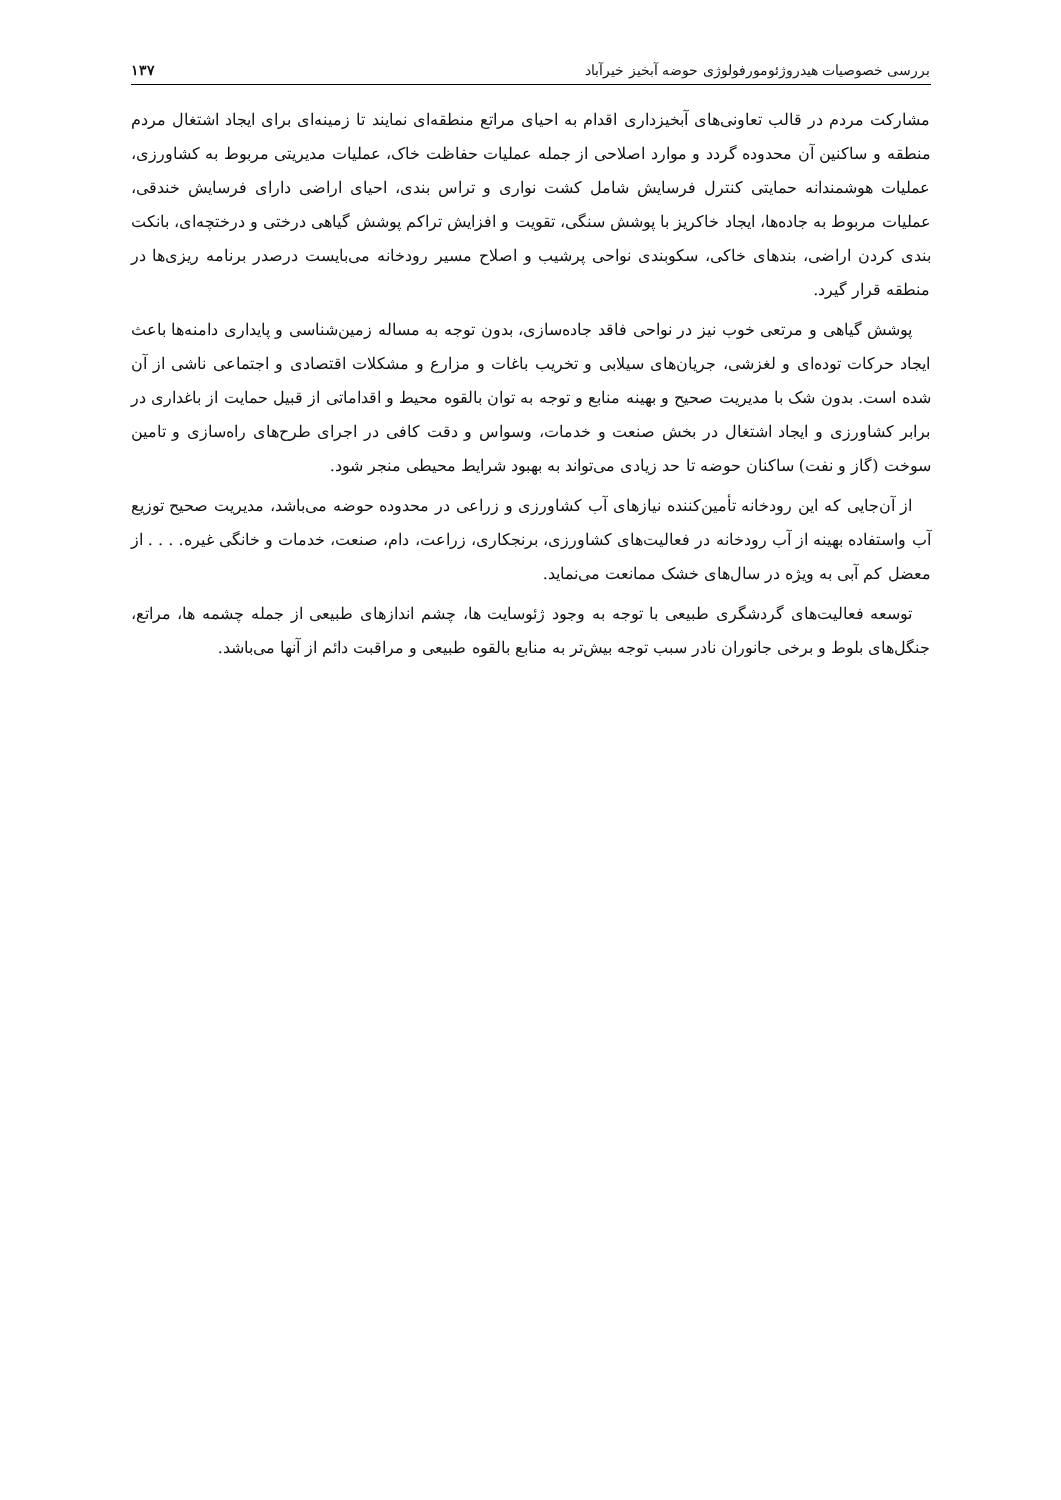بررسی خصوصیات هیدروژئومورفولوژی حوضه آبخیز خیرآباد ۱۳۷
مشارکت مردم در قالب تعاونی‌های آبخیزداری اقدام به احیای مراتع منطقه‌ای نمایند تا زمینه‌ای برای ایجاد اشتغال مردم منطقه و ساکنین آن محدوده گردد و موارد اصلاحی از جمله عملیات حفاظت خاک، عملیات مدیریتی مربوط به کشاورزی، عملیات هوشمندانه حمایتی کنترل فرسایش شامل کشت نواری و تراس بندی، احیای اراضی دارای فرسایش خندقی، عملیات مربوط به جاده‌ها، ایجاد خاکریز با پوشش سنگی، تقویت و افزایش تراکم پوشش گیاهی درختی و درختچه‌ای، بانکت بندی کردن اراضی، بندهای خاکی، سکوبندی نواحی پرشیب و اصلاح مسیر رودخانه می‌بایست درصدر برنامه ریزی‌ها در منطقه قرار گیرد.
پوشش گیاهی و مرتعی خوب نیز در نواحی فاقد جاده‌سازی، بدون توجه به مساله زمین‌شناسی و پایداری دامنه‌ها باعث ایجاد حرکات توده‌ای و لغزشی، جریان‌های سیلابی و تخریب باغات و مزارع و مشکلات اقتصادی و اجتماعی ناشی از آن شده است. بدون شک با مدیریت صحیح و بهینه منابع و توجه به توان بالقوه محیط و اقداماتی از قبیل حمایت از باغداری در برابر کشاورزی و ایجاد اشتغال در بخش صنعت و خدمات، وسواس و دقت کافی در اجرای طرح‌های راه‌سازی و تامین سوخت (گاز و نفت) ساکنان حوضه تا حد زیادی می‌تواند به بهبود شرایط محیطی منجر شود.
از آن‌جایی که این رودخانه تأمین‌کننده نیازهای آب کشاورزی و زراعی در محدوده حوضه می‌باشد، مدیریت صحیح توزیع آب واستفاده بهینه از آب رودخانه در فعالیت‌های کشاورزی، برنجکاری، زراعت، دام، صنعت، خدمات و خانگی غیره. . . . از معضل کم آبی به ویژه در سال‌های خشک ممانعت می‌نماید.
توسعه فعالیت‌های گردشگری طبیعی با توجه به وجود ژئوسایت ها، چشم اندازهای طبیعی از جمله چشمه ها، مراتع، جنگل‌های بلوط و برخی جانوران نادر سبب توجه بیش‌تر به منابع بالقوه طبیعی و مراقبت دائم از آنها می‌باشد.